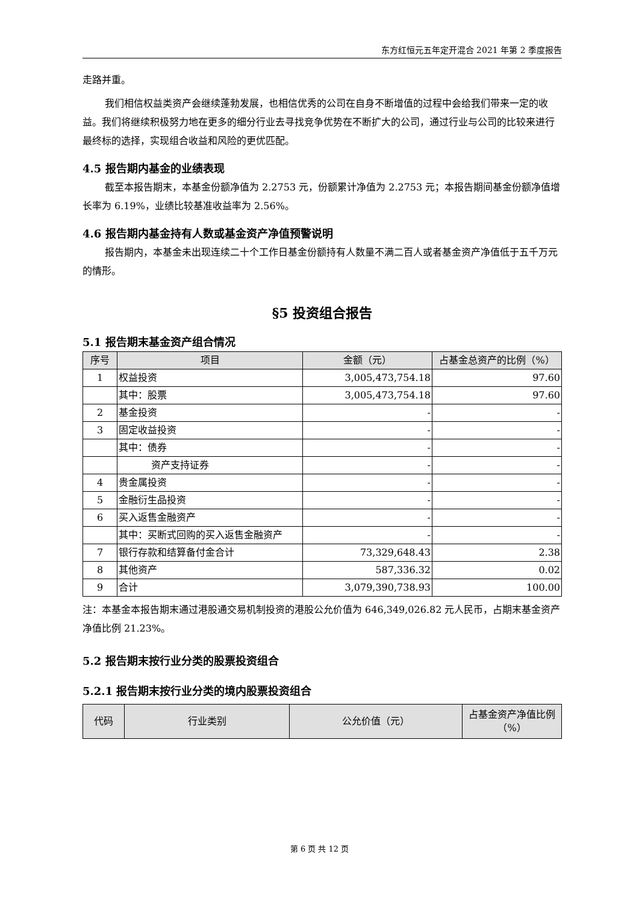东方红恒元五年定开混合 2021 年第 2 季度报告
走路并重。
我们相信权益类资产会继续蓬勃发展，也相信优秀的公司在自身不断增值的过程中会给我们带来一定的收益。我们将继续积极努力地在更多的细分行业去寻找竞争优势在不断扩大的公司，通过行业与公司的比较来进行最终标的选择，实现组合收益和风险的更优匹配。
4.5 报告期内基金的业绩表现
截至本报告期末，本基金份额净值为 2.2753 元，份额累计净值为 2.2753 元；本报告期间基金份额净值增长率为 6.19%，业绩比较基准收益率为 2.56%。
4.6 报告期内基金持有人数或基金资产净值预警说明
报告期内，本基金未出现连续二十个工作日基金份额持有人数量不满二百人或者基金资产净值低于五千万元的情形。
§5 投资组合报告
5.1 报告期末基金资产组合情况
| 序号 | 项目 | 金额（元） | 占基金总资产的比例（%） |
| --- | --- | --- | --- |
| 1 | 权益投资 | 3,005,473,754.18 | 97.60 |
| | 其中：股票 | 3,005,473,754.18 | 97.60 |
| 2 | 基金投资 | - | - |
| 3 | 固定收益投资 | - | - |
| | 其中：债券 | - | - |
| | 资产支持证券 | - | - |
| 4 | 贵金属投资 | - | - |
| 5 | 金融衍生品投资 | - | - |
| 6 | 买入返售金融资产 | - | - |
| | 其中：买断式回购的买入返售金融资产 | - | - |
| 7 | 银行存款和结算备付金合计 | 73,329,648.43 | 2.38 |
| 8 | 其他资产 | 587,336.32 | 0.02 |
| 9 | 合计 | 3,079,390,738.93 | 100.00 |
注：本基金本报告期末通过港股通交易机制投资的港股公允价值为 646,349,026.82 元人民币，占期末基金资产净值比例 21.23%。
5.2 报告期末按行业分类的股票投资组合
5.2.1 报告期末按行业分类的境内股票投资组合
| 代码 | 行业类别 | 公允价值（元） | 占基金资产净值比例（%） |
| --- | --- | --- | --- |
第 6 页 共 12 页